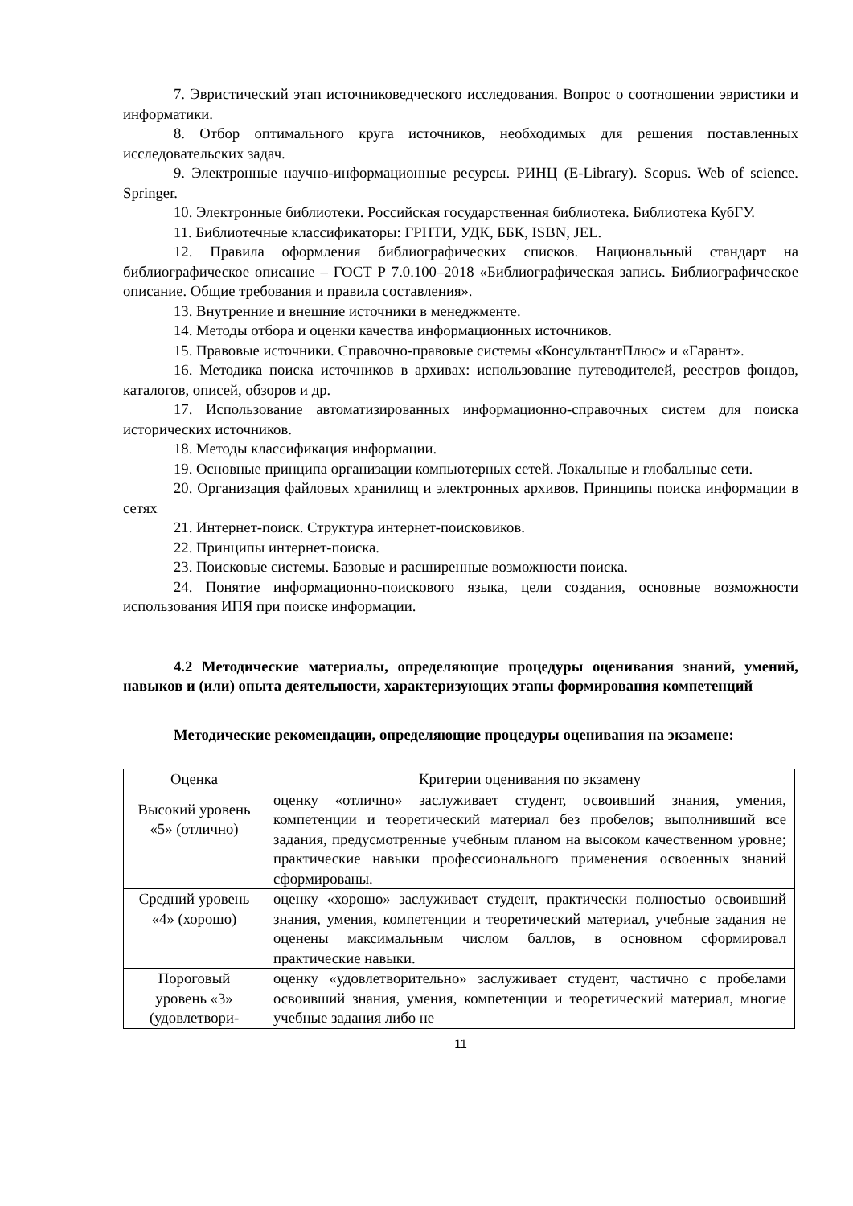7. Эвристический этап источниковедческого исследования. Вопрос о соотношении эвристики и информатики.
8. Отбор оптимального круга источников, необходимых для решения поставленных исследовательских задач.
9. Электронные научно-информационные ресурсы. РИНЦ (E-Library). Scopus. Web of science. Springer.
10. Электронные библиотеки. Российская государственная библиотека. Библиотека КубГУ.
11. Библиотечные классификаторы: ГРНТИ, УДК, ББК, ISBN, JEL.
12. Правила оформления библиографических списков. Национальный стандарт на библиографическое описание – ГОСТ Р 7.0.100–2018 «Библиографическая запись. Библиографическое описание. Общие требования и правила составления».
13. Внутренние и внешние источники в менеджменте.
14. Методы отбора и оценки качества информационных источников.
15. Правовые источники. Справочно-правовые системы «КонсультантПлюс» и «Гарант».
16. Методика поиска источников в архивах: использование путеводителей, реестров фондов, каталогов, описей, обзоров и др.
17. Использование автоматизированных информационно-справочных систем для поиска исторических источников.
18. Методы классификация информации.
19. Основные принципа организации компьютерных сетей. Локальные и глобальные сети.
20. Организация файловых хранилищ и электронных архивов. Принципы поиска информации в сетях
21. Интернет-поиск. Структура интернет-поисковиков.
22. Принципы интернет-поиска.
23. Поисковые системы. Базовые и расширенные возможности поиска.
24. Понятие информационно-поискового языка, цели создания, основные возможности использования ИПЯ при поиске информации.
4.2 Методические материалы, определяющие процедуры оценивания знаний, умений, навыков и (или) опыта деятельности, характеризующих этапы формирования компетенций
Методические рекомендации, определяющие процедуры оценивания на экзамене:
| Оценка | Критерии оценивания по экзамену |
| --- | --- |
| Высокий уровень «5» (отлично) | оценку «отлично» заслуживает студент, освоивший знания, умения, компетенции и теоретический материал без пробелов; выполнивший все задания, предусмотренные учебным планом на высоком качественном уровне; практические навыки профессионального применения освоенных знаний сформированы. |
| Средний уровень «4» (хорошо) | оценку «хорошо» заслуживает студент, практически полностью освоивший знания, умения, компетенции и теоретический материал, учебные задания не оценены максимальным числом баллов, в основном сформировал практические навыки. |
| Пороговый уровень «3» (удовлетвори- | оценку «удовлетворительно» заслуживает студент, частично с пробелами освоивший знания, умения, компетенции и теоретический материал, многие учебные задания либо не |
11